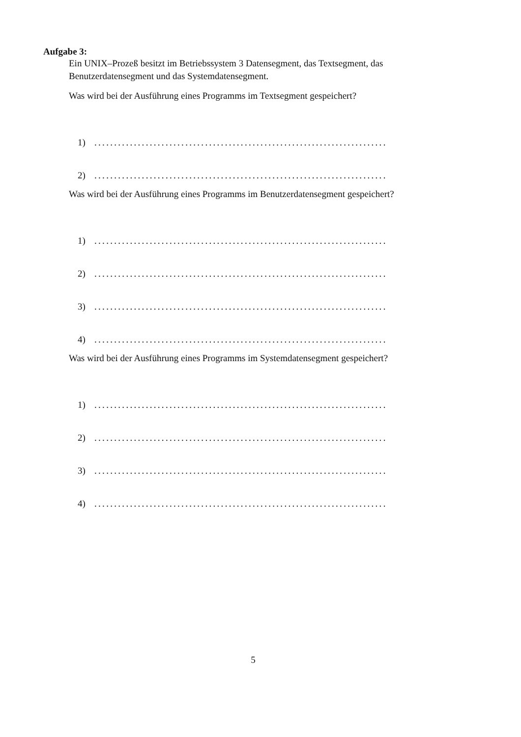Aufgabe 3:
Ein UNIX–Prozeß besitzt im Betriebssystem 3 Datensegment, das Textsegment, das Benutzerdatensegment und das Systemdatensegment.
Was wird bei der Ausführung eines Programms im Textsegment gespeichert?
1)..........................................................................
2)..........................................................................
Was wird bei der Ausführung eines Programms im Benutzerdatensegment gespeichert?
1)..........................................................................
2)..........................................................................
3)..........................................................................
4)..........................................................................
Was wird bei der Ausführung eines Programms im Systemdatensegment gespeichert?
1)..........................................................................
2)..........................................................................
3)..........................................................................
4)..........................................................................
5